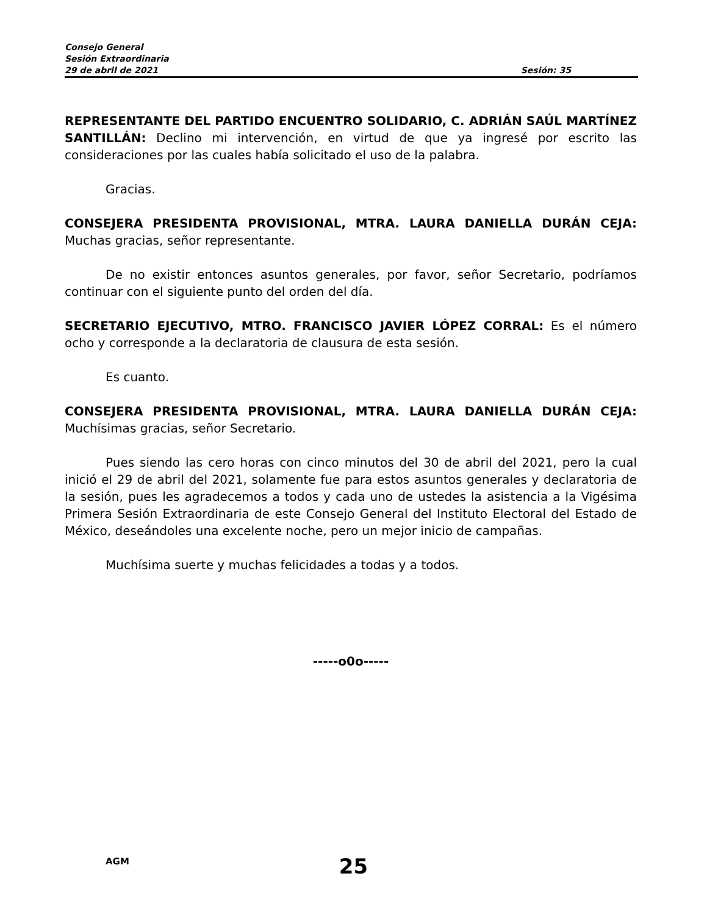Consejo General
Sesión Extraordinaria
29 de abril de 2021 Sesión: 35
REPRESENTANTE DEL PARTIDO ENCUENTRO SOLIDARIO, C. ADRIÁN SAÚL MARTÍNEZ SANTILLÁN: Declino mi intervención, en virtud de que ya ingresé por escrito las consideraciones por las cuales había solicitado el uso de la palabra.
Gracias.
CONSEJERA PRESIDENTA PROVISIONAL, MTRA. LAURA DANIELLA DURÁN CEJA: Muchas gracias, señor representante.
De no existir entonces asuntos generales, por favor, señor Secretario, podríamos continuar con el siguiente punto del orden del día.
SECRETARIO EJECUTIVO, MTRO. FRANCISCO JAVIER LÓPEZ CORRAL: Es el número ocho y corresponde a la declaratoria de clausura de esta sesión.
Es cuanto.
CONSEJERA PRESIDENTA PROVISIONAL, MTRA. LAURA DANIELLA DURÁN CEJA: Muchísimas gracias, señor Secretario.
Pues siendo las cero horas con cinco minutos del 30 de abril del 2021, pero la cual inició el 29 de abril del 2021, solamente fue para estos asuntos generales y declaratoria de la sesión, pues les agradecemos a todos y cada uno de ustedes la asistencia a la Vigésima Primera Sesión Extraordinaria de este Consejo General del Instituto Electoral del Estado de México, deseándoles una excelente noche, pero un mejor inicio de campañas.
Muchísima suerte y muchas felicidades a todas y a todos.
-----o0o-----
AGM
25